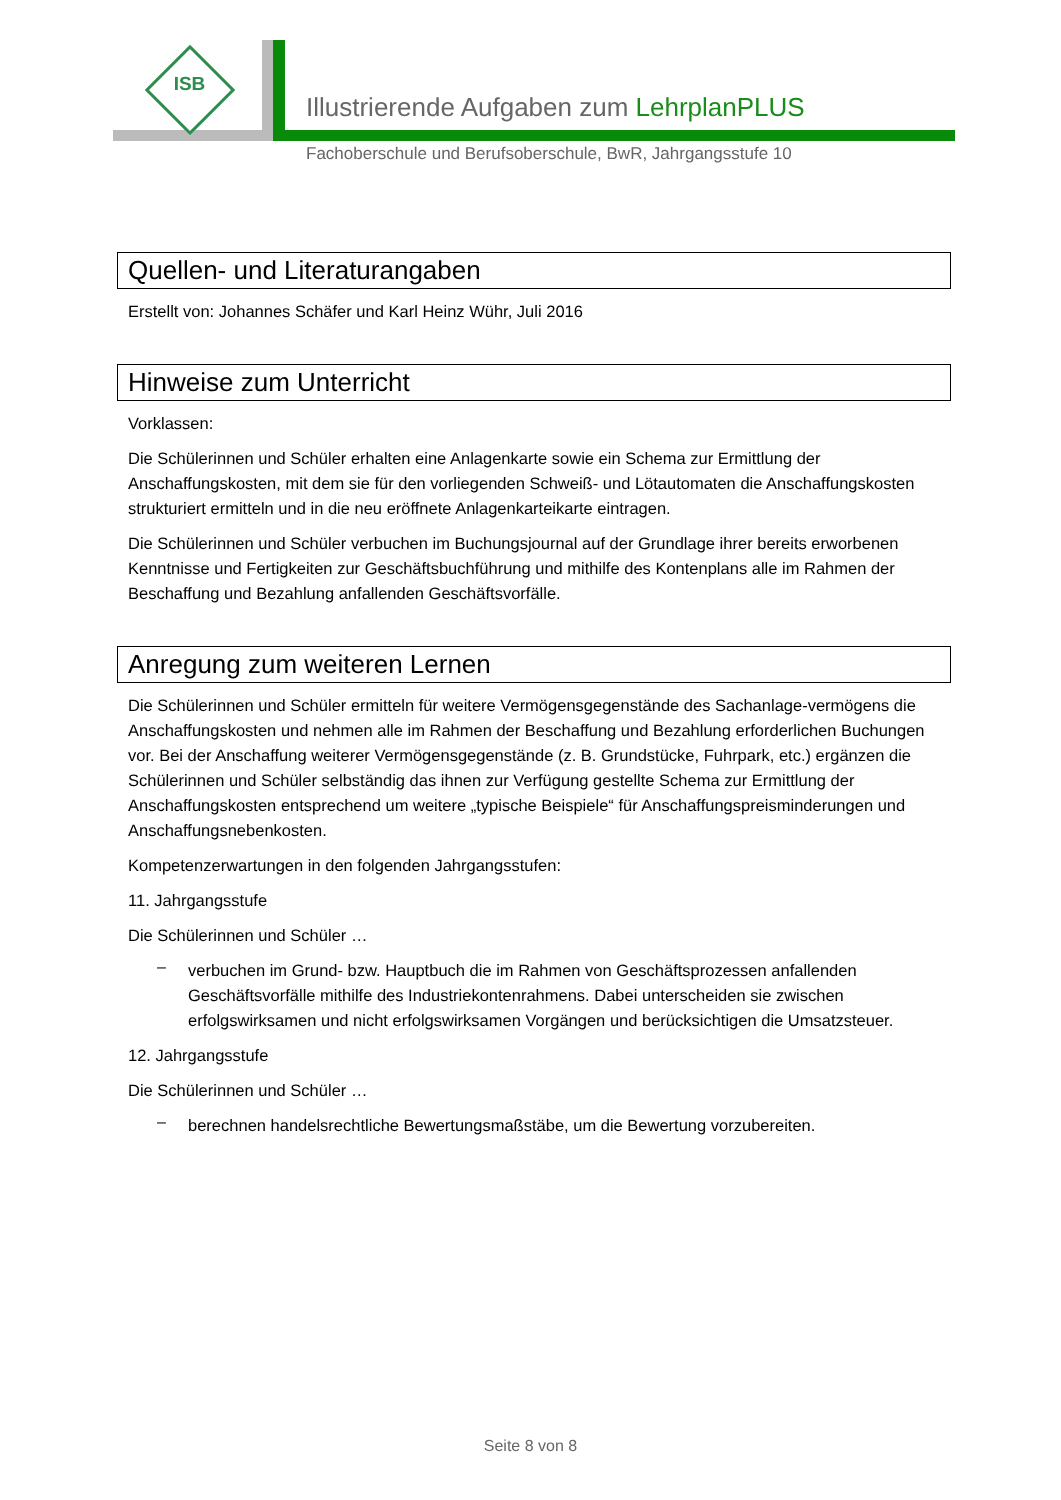ISB
Illustrierende Aufgaben zum LehrplanPLUS
Fachoberschule und Berufsoberschule, BwR, Jahrgangsstufe 10
Quellen- und Literaturangaben
Erstellt von: Johannes Schäfer und Karl Heinz Wühr, Juli 2016
Hinweise zum Unterricht
Vorklassen:
Die Schülerinnen und Schüler erhalten eine Anlagenkarte sowie ein Schema zur Ermittlung der Anschaffungskosten, mit dem sie für den vorliegenden Schweiß- und Lötautomaten die Anschaffungskosten strukturiert ermitteln und in die neu eröffnete Anlagenkarteikarte eintragen.
Die Schülerinnen und Schüler verbuchen im Buchungsjournal auf der Grundlage ihrer bereits erworbenen Kenntnisse und Fertigkeiten zur Geschäftsbuchführung und mithilfe des Kontenplans alle im Rahmen der Beschaffung und Bezahlung anfallenden Geschäftsvorfälle.
Anregung zum weiteren Lernen
Die Schülerinnen und Schüler ermitteln für weitere Vermögensgegenstände des Sachanlage-vermögens die Anschaffungskosten und nehmen alle im Rahmen der Beschaffung und Bezahlung erforderlichen Buchungen vor. Bei der Anschaffung weiterer Vermögensgegenstände (z. B. Grundstücke, Fuhrpark, etc.) ergänzen die Schülerinnen und Schüler selbständig das ihnen zur Verfügung gestellte Schema zur Ermittlung der Anschaffungskosten entsprechend um weitere „typische Beispiele“ für Anschaffungspreisminderungen und Anschaffungsnebenkosten.
Kompetenzerwartungen in den folgenden Jahrgangsstufen:
11. Jahrgangsstufe
Die Schülerinnen und Schüler …
–
verbuchen im Grund- bzw. Hauptbuch die im Rahmen von Geschäftsprozessen anfallenden Geschäftsvorfälle mithilfe des Industriekontenrahmens. Dabei unterscheiden sie zwischen erfolgswirksamen und nicht erfolgswirksamen Vorgängen und berücksichtigen die Umsatzsteuer.
12. Jahrgangsstufe
Die Schülerinnen und Schüler …
–
berechnen handelsrechtliche Bewertungsmaßstäbe, um die Bewertung vorzubereiten.
Seite 8 von 8